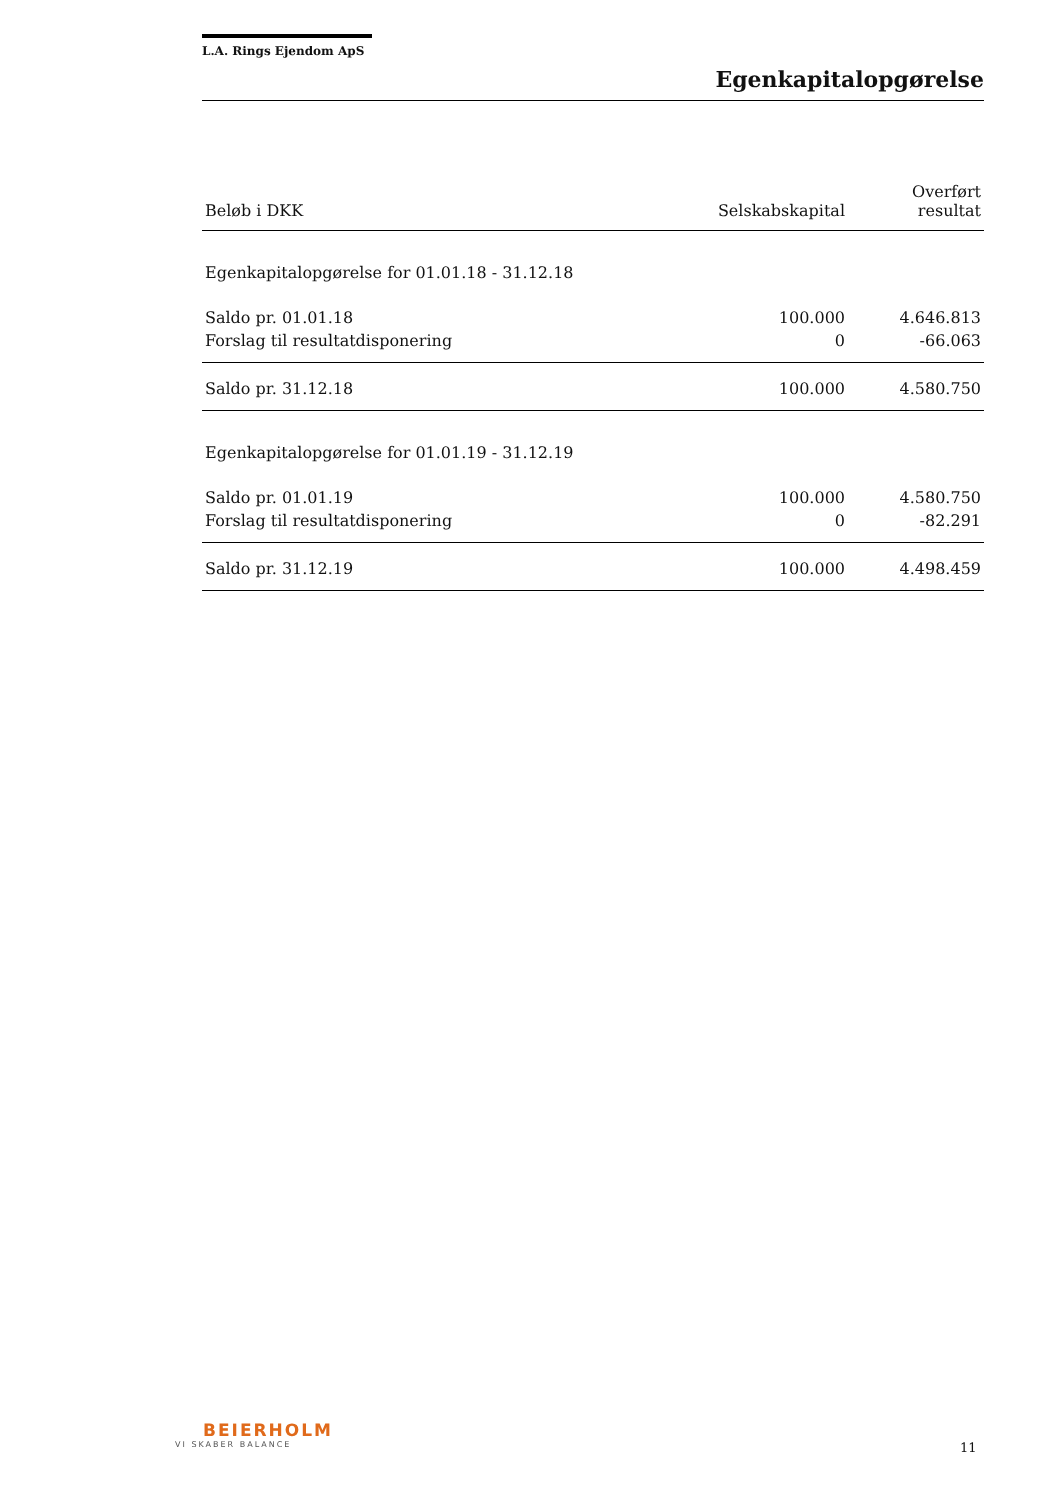L.A. Rings Ejendom ApS
Egenkapitalopgørelse
| Beløb i DKK | Selskabskapital | Overført resultat |
| --- | --- | --- |
| Egenkapitalopgørelse for 01.01.18 - 31.12.18 | | |
| Saldo pr. 01.01.18 | 100.000 | 4.646.813 |
| Forslag til resultatdisponering | 0 | -66.063 |
| Saldo pr. 31.12.18 | 100.000 | 4.580.750 |
| Egenkapitalopgørelse for 01.01.19 - 31.12.19 | | |
| Saldo pr. 01.01.19 | 100.000 | 4.580.750 |
| Forslag til resultatdisponering | 0 | -82.291 |
| Saldo pr. 31.12.19 | 100.000 | 4.498.459 |
BEIERHOLM
VI SKABER BALANCE
11